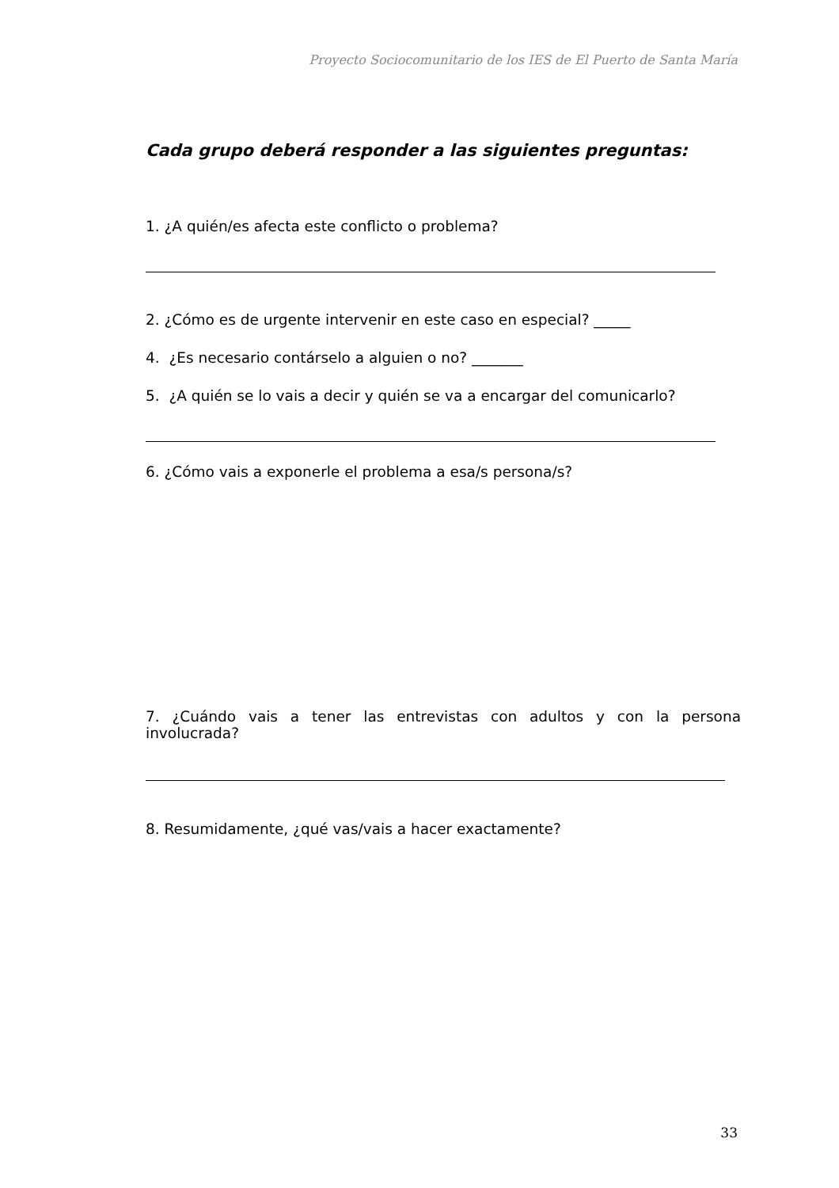Proyecto Sociocomunitario de los IES de El Puerto de Santa María
Cada grupo deberá responder a las siguientes preguntas:
1. ¿A quién/es afecta este conflicto o problema?
2. ¿Cómo es de urgente intervenir en este caso en especial? _____
4. ¿Es necesario contárselo a alguien o no? _______
5. ¿A quién se lo vais a decir y quién se va a encargar del comunicarlo?
6. ¿Cómo vais a exponerle el problema a esa/s persona/s?
7. ¿Cuándo vais a tener las entrevistas con adultos y con la persona involucrada?
8. Resumidamente, ¿qué vas/vais a hacer exactamente?
33